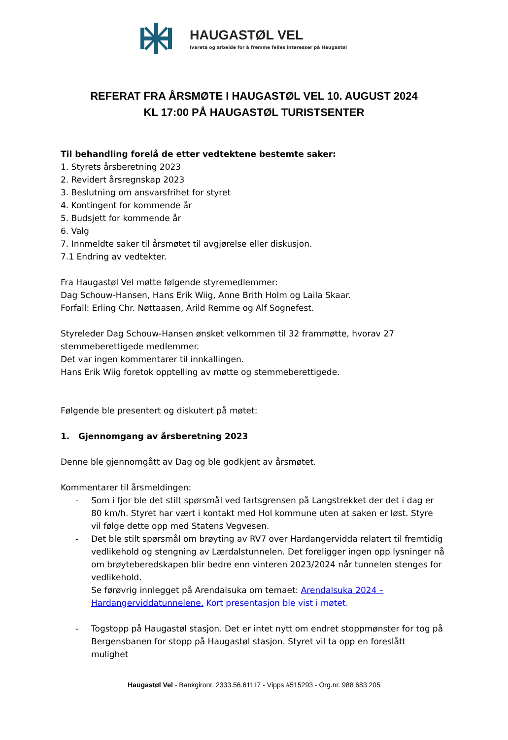HAUGASTØL VEL
Ivareta og arbeide for å fremme felles interesser på Haugastøl
REFERAT FRA ÅRSMØTE I HAUGASTØL VEL 10. AUGUST 2024
KL 17:00 PÅ HAUGASTØL TURISTSENTER
Til behandling forelå de etter vedtektene bestemte saker:
1. Styrets årsberetning 2023
2. Revidert årsregnskap 2023
3. Beslutning om ansvarsfrihet for styret
4. Kontingent for kommende år
5. Budsjett for kommende år
6. Valg
7. Innmeldte saker til årsmøtet til avgjørelse eller diskusjon.
7.1 Endring av vedtekter.
Fra Haugastøl Vel møtte følgende styremedlemmer:
Dag Schouw-Hansen, Hans Erik Wiig, Anne Brith Holm og Laila Skaar.
Forfall: Erling Chr. Nøttaasen, Arild Remme og Alf Sognefest.
Styreleder Dag Schouw-Hansen ønsket velkommen til 32 frammøtte, hvorav 27 stemmeberettigede medlemmer.
Det var ingen kommentarer til innkallingen.
Hans Erik Wiig foretok opptelling av møtte og stemmeberettigede.
Følgende ble presentert og diskutert på møtet:
1. Gjennomgang av årsberetning 2023
Denne ble gjennomgått av Dag og ble godkjent av årsmøtet.
Kommentarer til årsmeldingen:
- Som i fjor ble det stilt spørsmål ved fartsgrensen på Langstrekket der det i dag er 80 km/h. Styret har vært i kontakt med Hol kommune uten at saken er løst. Styre vil følge dette opp med Statens Vegvesen.
- Det ble stilt spørsmål om brøyting av RV7 over Hardangervidda relatert til fremtidig vedlikehold og stengning av Lærdalstunnelen. Det foreligger ingen opp lysninger nå om brøyteberedskapen blir bedre enn vinteren 2023/2024 når tunnelen stenges for vedlikehold.
Se førøvrig innlegget på Arendalsuka om temaet: Arendalsuka 2024 – Hardangerviddatunnelene. Kort presentasjon ble vist i møtet.
- Togstopp på Haugastøl stasjon. Det er intet nytt om endret stoppmønster for tog på Bergensbanen for stopp på Haugastøl stasjon. Styret vil ta opp en foreslått mulighet
Haugastøl Vel - Bankgironr. 2333.56.61117 - Vipps #515293 - Org.nr. 988 683 205